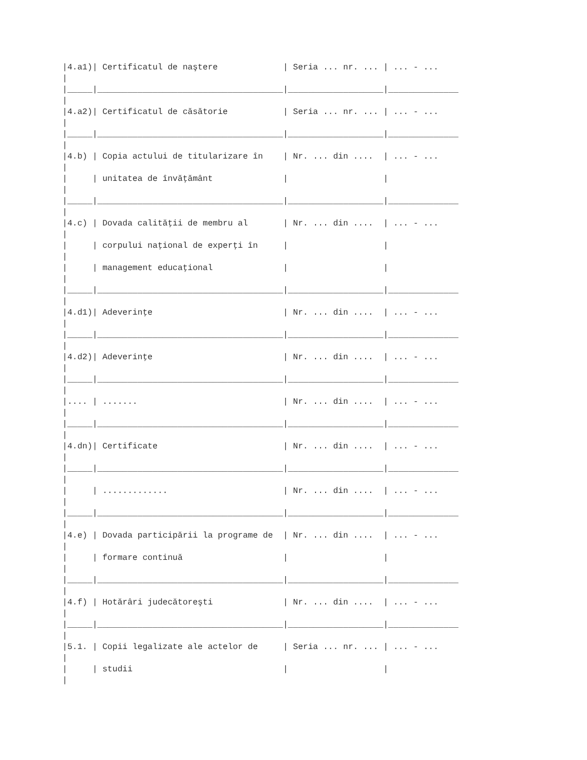|4.a1)| Certificatul de naştere             | Seria ... nr. ... | ... - ...
|
|_____|_____________________________________|___________________|______________
|
|4.a2)| Certificatul de căsătorie           | Seria ... nr. ... | ... - ...
|
|_____|_____________________________________|___________________|______________
|
|4.b) | Copia actului de titularizare în    | Nr. ... din ....  | ... - ...
|
|     | unitatea de învăţământ              |                   |
|
|_____|_____________________________________|___________________|______________
|
|4.c) | Dovada calităţii de membru al       | Nr. ... din ....  | ... - ...
|
|     | corpului naţional de experţi în     |                   |
|
|     | management educaţional              |                   |
|
|_____|_____________________________________|___________________|______________
|
|4.d1)| Adeverinţe                          | Nr. ... din ....  | ... - ...
|
|_____|_____________________________________|___________________|______________
|
|4.d2)| Adeverinţe                          | Nr. ... din ....  | ... - ...
|
|_____|_____________________________________|___________________|______________
|
|.... | .......                             | Nr. ... din ....  | ... - ...
|
|_____|_____________________________________|___________________|______________
|
|4.dn)| Certificate                         | Nr. ... din ....  | ... - ...
|
|_____|_____________________________________|___________________|______________
|
|     | .............                       | Nr. ... din ....  | ... - ...
|
|_____|_____________________________________|___________________|______________
|
|4.e) | Dovada participării la programe de  | Nr. ... din ....  | ... - ...
|
|     | formare continuă                    |                   |
|
|_____|_____________________________________|___________________|______________
|
|4.f) | Hotărâri judecătoreşti              | Nr. ... din ....  | ... - ...
|
|_____|_____________________________________|___________________|______________
|
|5.1. | Copii legalizate ale actelor de     | Seria ... nr. ... | ... - ...
|
|     | studii                              |                   |
|